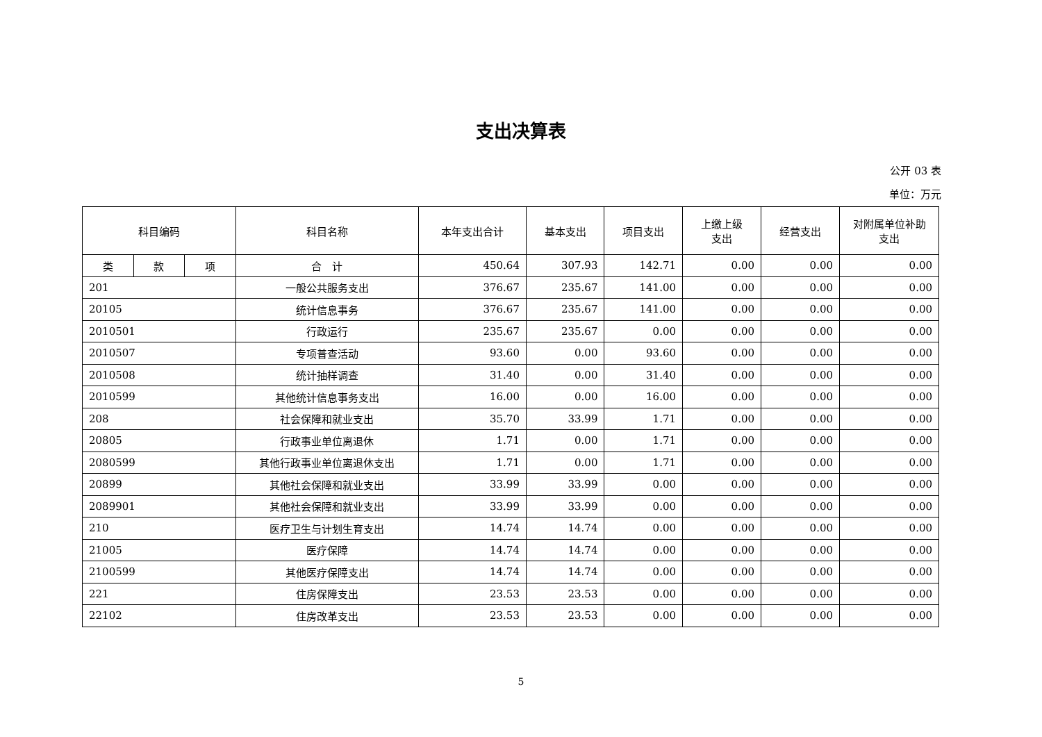支出决算表
公开 03 表
单位：万元
| 科目编码 | | | 科目名称 | 本年支出合计 | 基本支出 | 项目支出 | 上缴上级 支出 | 经营支出 | 对附属单位补助 支出 |
| --- | --- | --- | --- | --- | --- | --- | --- | --- | --- |
| 类 | 款 | 项 | 合 计 | 450.64 | 307.93 | 142.71 | 0.00 | 0.00 | 0.00 |
| 201 | | | 一般公共服务支出 | 376.67 | 235.67 | 141.00 | 0.00 | 0.00 | 0.00 |
| 20105 | | | 统计信息事务 | 376.67 | 235.67 | 141.00 | 0.00 | 0.00 | 0.00 |
| 2010501 | | | 行政运行 | 235.67 | 235.67 | 0.00 | 0.00 | 0.00 | 0.00 |
| 2010507 | | | 专项普查活动 | 93.60 | 0.00 | 93.60 | 0.00 | 0.00 | 0.00 |
| 2010508 | | | 统计抽样调查 | 31.40 | 0.00 | 31.40 | 0.00 | 0.00 | 0.00 |
| 2010599 | | | 其他统计信息事务支出 | 16.00 | 0.00 | 16.00 | 0.00 | 0.00 | 0.00 |
| 208 | | | 社会保障和就业支出 | 35.70 | 33.99 | 1.71 | 0.00 | 0.00 | 0.00 |
| 20805 | | | 行政事业单位离退休 | 1.71 | 0.00 | 1.71 | 0.00 | 0.00 | 0.00 |
| 2080599 | | | 其他行政事业单位离退休支出 | 1.71 | 0.00 | 1.71 | 0.00 | 0.00 | 0.00 |
| 20899 | | | 其他社会保障和就业支出 | 33.99 | 33.99 | 0.00 | 0.00 | 0.00 | 0.00 |
| 2089901 | | | 其他社会保障和就业支出 | 33.99 | 33.99 | 0.00 | 0.00 | 0.00 | 0.00 |
| 210 | | | 医疗卫生与计划生育支出 | 14.74 | 14.74 | 0.00 | 0.00 | 0.00 | 0.00 |
| 21005 | | | 医疗保障 | 14.74 | 14.74 | 0.00 | 0.00 | 0.00 | 0.00 |
| 2100599 | | | 其他医疗保障支出 | 14.74 | 14.74 | 0.00 | 0.00 | 0.00 | 0.00 |
| 221 | | | 住房保障支出 | 23.53 | 23.53 | 0.00 | 0.00 | 0.00 | 0.00 |
| 22102 | | | 住房改革支出 | 23.53 | 23.53 | 0.00 | 0.00 | 0.00 | 0.00 |
5